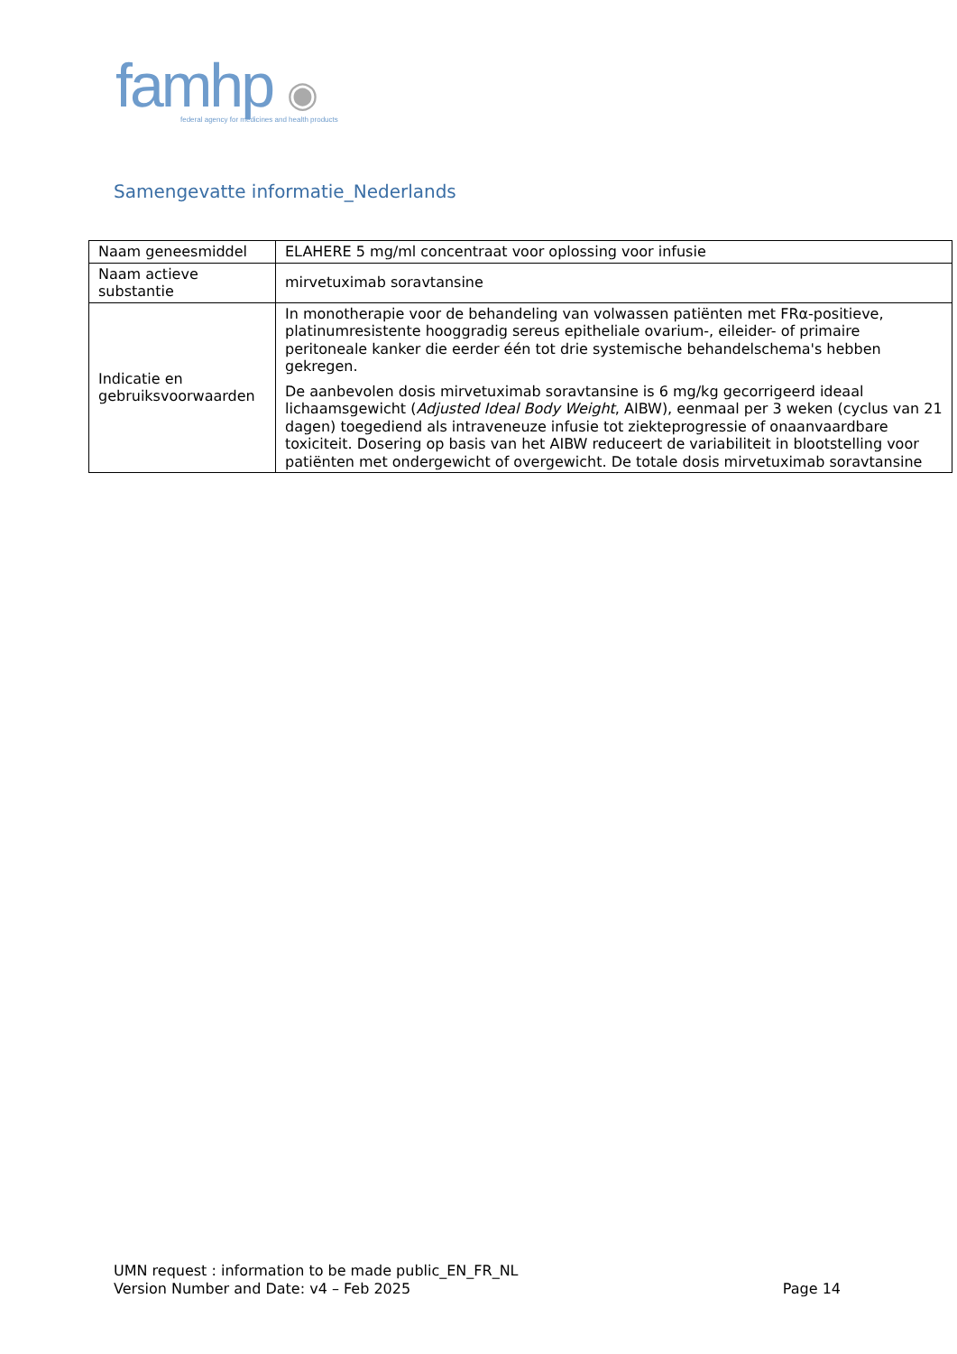famhp ◉
federal agency for medicines and health products
Samengevatte informatie_Nederlands
| Naam geneesmiddel | ELAHERE 5 mg/ml concentraat voor oplossing voor infusie |
| Naam actieve substantie | mirvetuximab soravtansine |
| Indicatie en gebruiksvoorwaarden | In monotherapie voor de behandeling van volwassen patiënten met FRα-positieve, platinumresistente hooggradig sereus epitheliale ovarium-, eileider- of primaire peritoneale kanker die eerder één tot drie systemische behandelschema's hebben gekregen. De aanbevolen dosis mirvetuximab soravtansine is 6 mg/kg gecorrigeerd ideaal lichaamsgewicht ( Adjusted Ideal Body Weight , AIBW), eenmaal per 3 weken (cyclus van 21 dagen) toegediend als intraveneuze infusie tot ziekteprogressie of onaanvaardbare toxiciteit. Dosering op basis van het AIBW reduceert de variabiliteit in blootstelling voor patiënten met ondergewicht of overgewicht. De totale dosis mirvetuximab soravtansine |
UMN request : information to be made public_EN_FR_NL
Version Number and Date: v4 – Feb 2025 Page 14